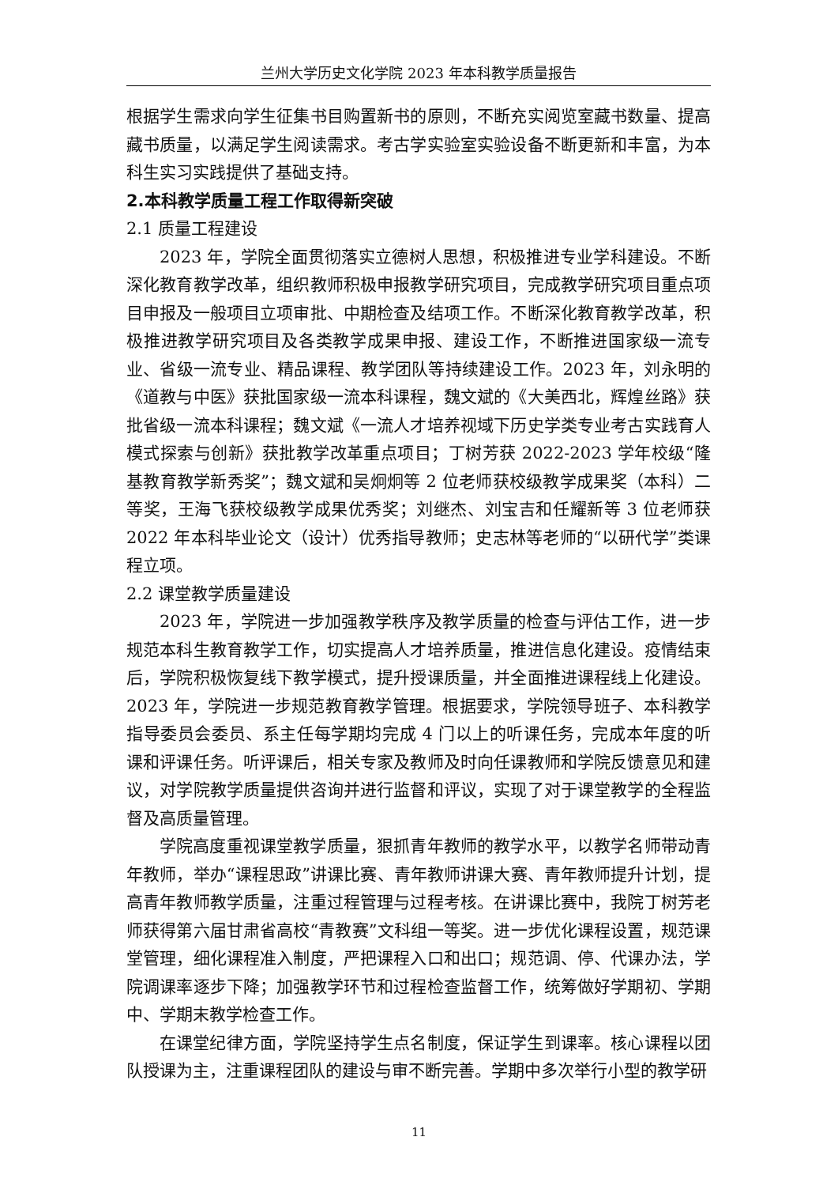兰州大学历史文化学院 2023 年本科教学质量报告
根据学生需求向学生征集书目购置新书的原则，不断充实阅览室藏书数量、提高藏书质量，以满足学生阅读需求。考古学实验室实验设备不断更新和丰富，为本科生实习实践提供了基础支持。
2.本科教学质量工程工作取得新突破
2.1 质量工程建设
2023 年，学院全面贯彻落实立德树人思想，积极推进专业学科建设。不断深化教育教学改革，组织教师积极申报教学研究项目，完成教学研究项目重点项目申报及一般项目立项审批、中期检查及结项工作。不断深化教育教学改革，积极推进教学研究项目及各类教学成果申报、建设工作，不断推进国家级一流专业、省级一流专业、精品课程、教学团队等持续建设工作。2023 年，刘永明的《道教与中医》获批国家级一流本科课程，魏文斌的《大美西北，辉煌丝路》获批省级一流本科课程；魏文斌《一流人才培养视域下历史学类专业考古实践育人模式探索与创新》获批教学改革重点项目；丁树芳获 2022-2023 学年校级“隆基教育教学新秀奖”；魏文斌和吴炯炯等 2 位老师获校级教学成果奖（本科）二等奖，王海飞获校级教学成果优秀奖；刘继杰、刘宝吉和任耀新等 3 位老师获 2022 年本科毕业论文（设计）优秀指导教师；史志林等老师的“以研代学”类课程立项。
2.2 课堂教学质量建设
2023 年，学院进一步加强教学秩序及教学质量的检查与评估工作，进一步规范本科生教育教学工作，切实提高人才培养质量，推进信息化建设。疫情结束后，学院积极恢复线下教学模式，提升授课质量，并全面推进课程线上化建设。2023 年，学院进一步规范教育教学管理。根据要求，学院领导班子、本科教学指导委员会委员、系主任每学期均完成 4 门以上的听课任务，完成本年度的听课和评课任务。听评课后，相关专家及教师及时向任课教师和学院反馈意见和建议，对学院教学质量提供咨询并进行监督和评议，实现了对于课堂教学的全程监督及高质量管理。
学院高度重视课堂教学质量，狠抓青年教师的教学水平，以教学名师带动青年教师，举办“课程思政”讲课比赛、青年教师讲课大赛、青年教师提升计划，提高青年教师教学质量，注重过程管理与过程考核。在讲课比赛中，我院丁树芳老师获得第六届甘肃省高校“青教赛”文科组一等奖。进一步优化课程设置，规范课堂管理，细化课程准入制度，严把课程入口和出口；规范调、停、代课办法，学院调课率逐步下降；加强教学环节和过程检查监督工作，统筹做好学期初、学期中、学期末教学检查工作。
在课堂纪律方面，学院坚持学生点名制度，保证学生到课率。核心课程以团队授课为主，注重课程团队的建设与审不断完善。学期中多次举行小型的教学研
11